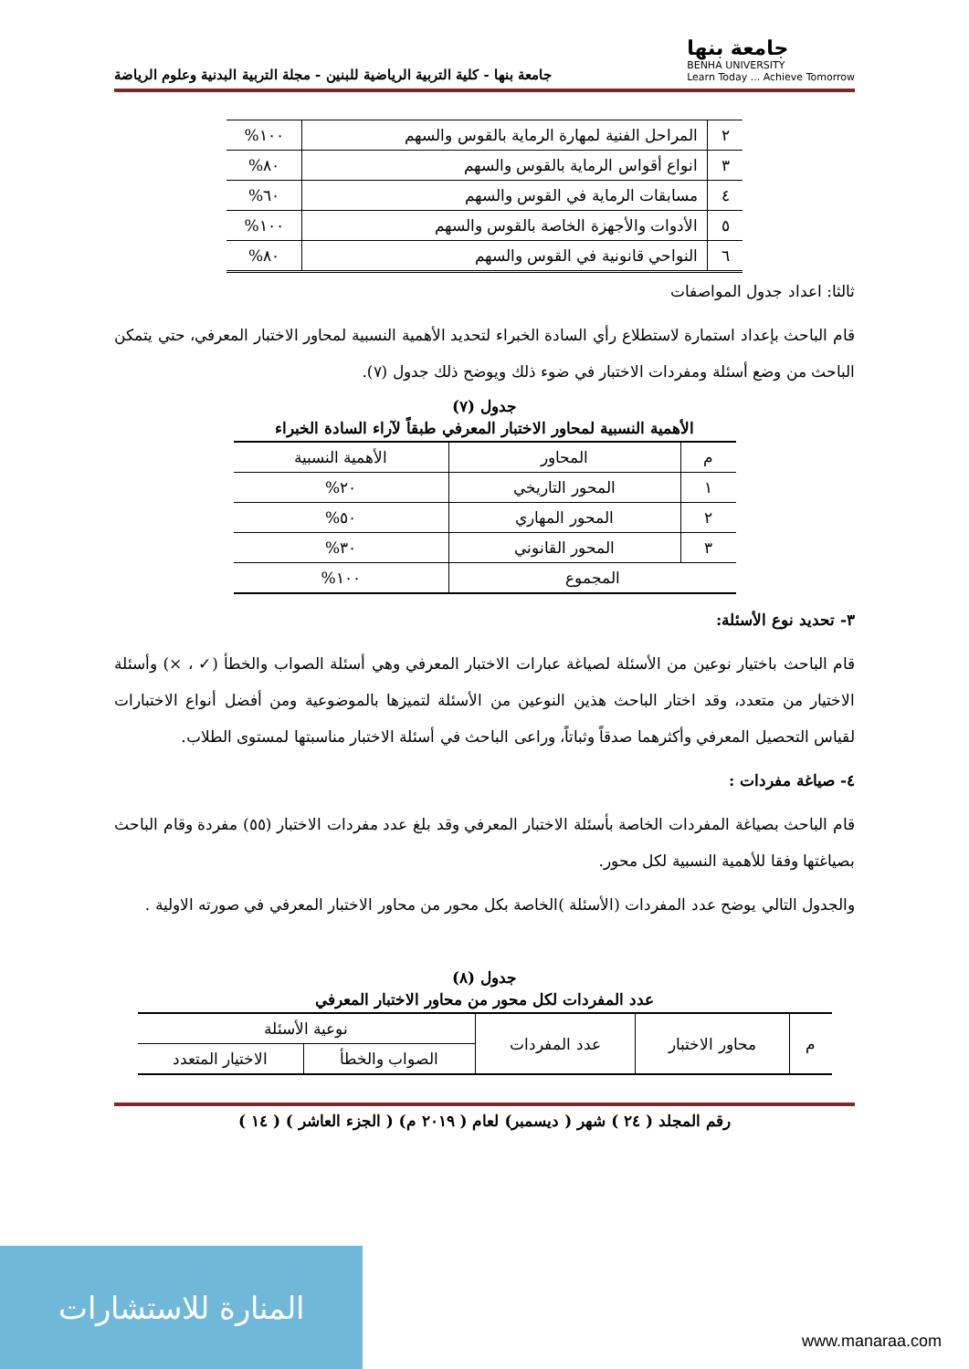جامعة بنها
BENHA UNIVERSITY
Learn Today ... Achieve Tomorrow
جامعة بنها - كلية التربية الرياضية للبنين - مجلة التربية البدنية وعلوم الرياضة
| ٢ | المراحل الفنية لمهارة الرماية بالقوس والسهم | ١٠٠% |
| ٣ | انواع أقواس الرماية بالقوس والسهم | ٨٠% |
| ٤ | مسابقات الرماية في القوس والسهم | ٦٠% |
| ٥ | الأدوات والأجهزة الخاصة بالقوس والسهم | ١٠٠% |
| ٦ | النواحي قانونية في القوس والسهم | ٨٠% |
ثالثا: اعداد جدول المواصفات
قام الباحث بإعداد استمارة لاستطلاع رأي السادة الخبراء لتحديد الأهمية النسبية لمحاور الاختبار المعرفي، حتي يتمكن الباحث من وضع أسئلة ومفردات الاختبار في ضوء ذلك ويوضح ذلك جدول (٧).
جدول (٧)
الأهمية النسبية لمحاور الاختبار المعرفي طبقاً لآراء السادة الخبراء
| م | المحاور | الأهمية النسبية |
| --- | --- | --- |
| ١ | المحور التاريخي | ٢٠% |
| ٢ | المحور المهاري | ٥٠% |
| ٣ | المحور القانوني | ٣٠% |
| المجموع | | ١٠٠% |
٣- تحديد نوع الأسئلة:
قام الباحث باختيار نوعين من الأسئلة لصياغة عبارات الاختبار المعرفي وهي أسئلة الصواب والخطأ (✓ ، ×) وأسئلة الاختيار من متعدد، وقد اختار الباحث هذين النوعين من الأسئلة لتميزها بالموضوعية ومن أفضل أنواع الاختبارات لقياس التحصيل المعرفي وأكثرهما صدقاً وثباتاً، وراعى الباحث في أسئلة الاختبار مناسبتها لمستوى الطلاب.
٤- صياغة مفردات :
قام الباحث بصياغة المفردات الخاصة بأسئلة الاختبار المعرفي وقد بلغ عدد مفردات الاختبار (٥٥) مفردة وقام الباحث بصياغتها وفقا للأهمية النسبية لكل محور.
والجدول التالي يوضح عدد المفردات (الأسئلة )الخاصة بكل محور من محاور الاختبار المعرفي في صورته الاولية .
جدول (٨)
عدد المفردات لكل محور من محاور الاختبار المعرفي
| م | محاور الاختبار | عدد المفردات | نوعية الأسئلة | |
| --- | --- | --- | --- | --- |
| | | | الصواب والخطأ | الاختيار المتعدد |
رقم المجلد ( ٢٤ ) شهر ( ديسمبر) لعام ( ٢٠١٩ م) ( الجزء العاشر ) ( ١٤ )
المنارة للاستشارات www.manaraa.com